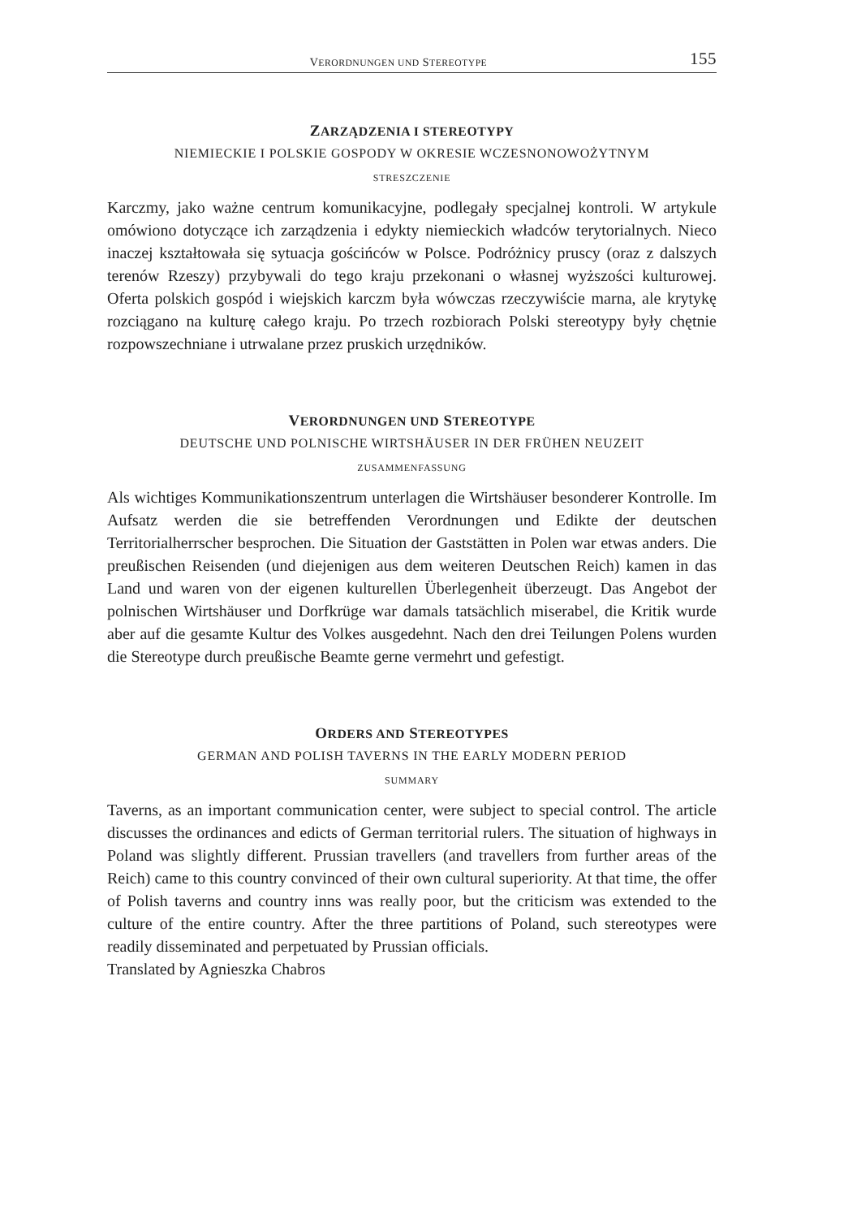VERORDNUNGEN UND STEREOTYPE 155
ZARZĄDZENIA I STEREOTYPY
NIEMIECKIE I POLSKIE GOSPODY W OKRESIE WCZESNONOWOŻYTNYM
STRESZCZENIE
Karczmy, jako ważne centrum komunikacyjne, podlegały specjalnej kontroli. W artykule omówiono dotyczące ich zarządzenia i edykty niemieckich władców terytorialnych. Nieco inaczej kształtowała się sytuacja gościńców w Polsce. Podróżnicy pruscy (oraz z dalszych terenów Rzeszy) przybywali do tego kraju przekonani o własnej wyższości kulturowej. Oferta polskich gospód i wiejskich karczm była wówczas rzeczywiście marna, ale krytykę rozciągano na kulturę całego kraju. Po trzech rozbiorach Polski stereotypy były chętnie rozpowszechniane i utrwalane przez pruskich urzędników.
VERORDNUNGEN UND STEREOTYPE
DEUTSCHE UND POLNISCHE WIRTSHÄUSER IN DER FRÜHEN NEUZEIT
ZUSAMMENFASSUNG
Als wichtiges Kommunikationszentrum unterlagen die Wirtshäuser besonderer Kontrolle. Im Aufsatz werden die sie betreffenden Verordnungen und Edikte der deutschen Territorialherrscher besprochen. Die Situation der Gaststätten in Polen war etwas anders. Die preußischen Reisenden (und diejenigen aus dem weiteren Deutschen Reich) kamen in das Land und waren von der eigenen kulturellen Überlegenheit überzeugt. Das Angebot der polnischen Wirtshäuser und Dorfkrüge war damals tatsächlich miserabel, die Kritik wurde aber auf die gesamte Kultur des Volkes ausgedehnt. Nach den drei Teilungen Polens wurden die Stereotype durch preußische Beamte gerne vermehrt und gefestigt.
ORDERS AND STEREOTYPES
GERMAN AND POLISH TAVERNS IN THE EARLY MODERN PERIOD
SUMMARY
Taverns, as an important communication center, were subject to special control. The article discusses the ordinances and edicts of German territorial rulers. The situation of highways in Poland was slightly different. Prussian travellers (and travellers from further areas of the Reich) came to this country convinced of their own cultural superiority. At that time, the offer of Polish taverns and country inns was really poor, but the criticism was extended to the culture of the entire country. After the three partitions of Poland, such stereotypes were readily disseminated and perpetuated by Prussian officials.
Translated by Agnieszka Chabros